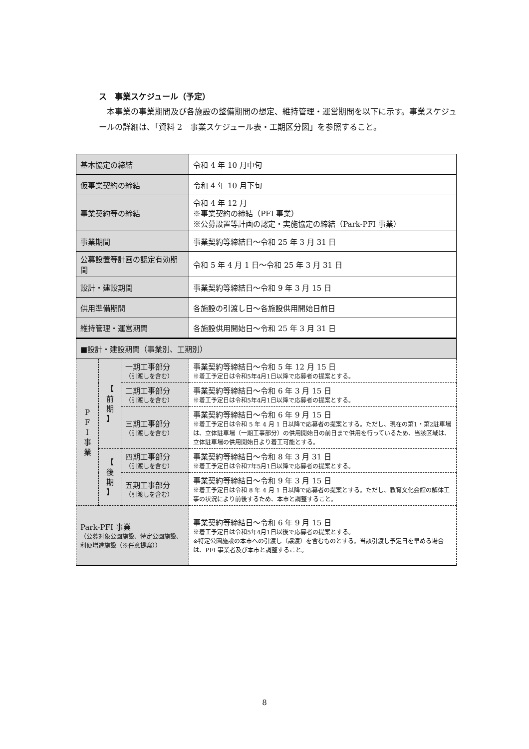ス　事業スケジュール（予定）
本事業の事業期間及び各施設の整備期間の想定、維持管理・運営期間を以下に示す。事業スケジュールの詳細は、「資料 2　事業スケジュール表・工期区分図」を参照すること。
| 基本協定の締結 | | | 令和 4 年 10 月中旬 |
| 仮事業契約の締結 | | | 令和 4 年 10 月下旬 |
| 事業契約等の締結 | | | 令和 4 年 12 月 ※事業契約の締結（PFI 事業） ※公募設置等計画の認定・実施協定の締結（Park-PFI 事業） |
| 事業期間 | | | 事業契約等締結日～令和 25 年 3 月 31 日 |
| 公募設置等計画の認定有効期間 | | | 令和 5 年 4 月 1 日～令和 25 年 3 月 31 日 |
| 設計・建設期間 | | | 事業契約等締結日～令和 9 年 3 月 15 日 |
| 供用準備期間 | | | 各施設の引渡し日～各施設供用開始日前日 |
| 維持管理・運営期間 | | | 各施設供用開始日～令和 25 年 3 月 31 日 |
| ■設計・建設期間（事業別、工期別） | | | |
| P F I 事 業 | 【 前 期 】 | 一期工事部分 （引渡しを含む） | 事業契約等締結日～令和 5 年 12 月 15 日 ※着工予定日は令和5年4月1日以降で応募者の提案とする。 |
| | | 二期工事部分 （引渡しを含む） | 事業契約等締結日～令和 6 年 3 月 15 日 ※着工予定日は令和5年4月1日以降で応募者の提案とする。 |
| | | 三期工事部分 （引渡しを含む） | 事業契約等締結日～令和 6 年 9 月 15 日 ※着工予定日は令和 5 年 4 月 1 日以降で応募者の提案とする。ただし、現在の第1・第2駐車場は、立体駐車場（一期工事部分）の供用開始日の前日まで供用を行っているため、当該区域は、立体駐車場の供用開始日より着工可能とする。 |
| | 【 後 期 】 | 四期工事部分 （引渡しを含む） | 事業契約等締結日～令和 8 年 3 月 31 日 ※着工予定日は令和7年5月1日以降で応募者の提案とする。 |
| | | 五期工事部分 （引渡しを含む） | 事業契約等締結日～令和 9 年 3 月 15 日 ※着工予定日は令和 8 年 4 月 1 日以降で応募者の提案とする。ただし、教育文化会館の解体工事の状況により前後するため、本市と調整すること。 |
| Park-PFI 事業 （公募対象公園施設、特定公園施設、利便増進施設（※任意提案）） | | | 事業契約等締結日～令和 6 年 9 月 15 日 ※着工予定日は令和5年4月1日以後で応募者の提案とする。 ※特定公園施設の本市への引渡し（譲渡）を含むものとする。当該引渡し予定日を早める場合は、PFI 事業者及び本市と調整すること。 |
8